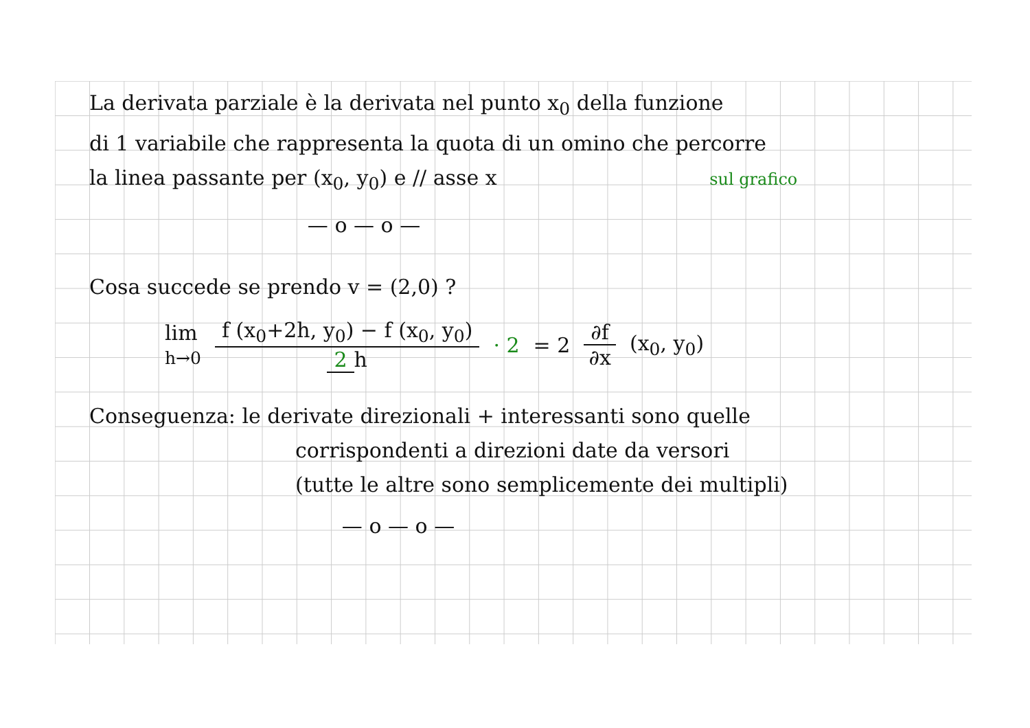La derivata parziale è la derivata nel punto x<sub>0</sub> della funzione
di 1 variabile che rappresenta la quota di un omino che percorre
la linea passante per (x<sub>0</sub>, y<sub>0</sub>) e // asse x sul grafico
— o — o —
Cosa succede se prendo v = (2,0) ?
lim
h→0 f (x<sub>0</sub>+2h, y<sub>0</sub>) − f (x<sub>0</sub>, y<sub>0</sub>) 2 h · 2 = 2 ∂f ∂x (x<sub>0</sub>, y<sub>0</sub>)
Conseguenza: le derivate direzionali + interessanti sono quelle
corrispondenti a direzioni date da versori
(tutte le altre sono semplicemente dei multipli)
— o — o —